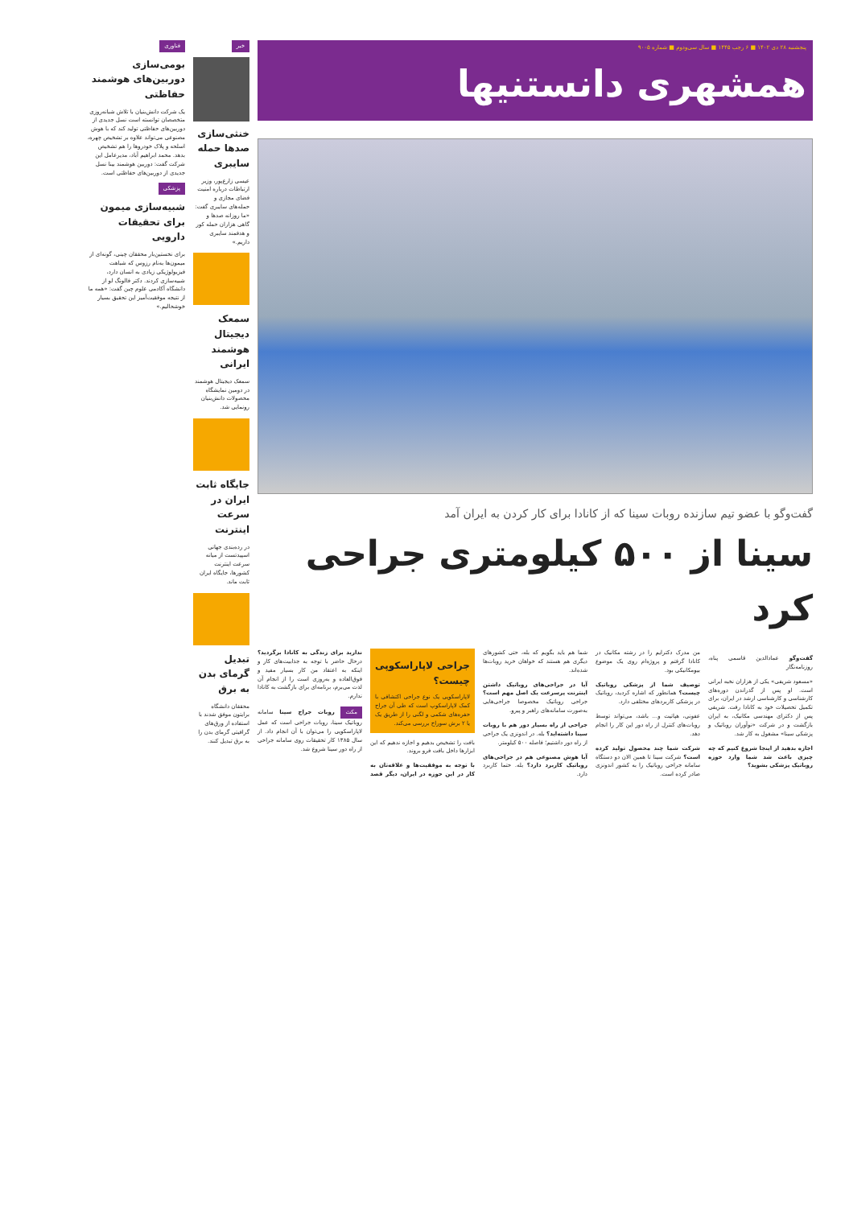پنجشنبه ۲۸ دی ۱۴۰۲ ■ ۶ رجب ۱۴۴۵ ■ سال سی‌ودوم ■ شماره ۹۰۰۵
همشهری دانستنیها
گفت‌وگو با عضو تیم سازنده روبات سینا که از کانادا برای کار کردن به ایران آمد
سینا از ۵۰۰ کیلومتری جراحی کرد
گفت‌وگو عمادالدین قاسمی پناه، روزنامه‌نگار
«مسعود شریفی» یکی از هزاران نخبه ایرانی است. او پس از گذراندن دوره‌های کارشناسی و کارشناسی ارشد در ایران، برای تکمیل تحصیلات خود به کانادا رفت. شریفی پس از دکترای مهندسی مکانیک، به ایران بازگشت و در شرکت «نوآوران روباتیک و پزشکی سینا» مشغول به کار شد.
اجازه بدهید از اینجا شروع کنیم که چه چیزی باعث شد شما وارد حوزه روباتیک پزشکی بشوید؟
من مدرک دکترایم را در رشته مکانیک در کانادا گرفتم و پروژه‌ام روی یک موضوع بیومکانیکی بود.
توصیف شما از پزشکی روباتیک چیست؟ همانطور که اشاره کردید، روباتیک در پزشکی کاربردهای مختلفی دارد.
عفونی، هپاتیت و... باشد، می‌تواند توسط روبات‌های کنترل از راه دور این کار را انجام دهد.
شرکت شما چند محصول تولید کرده است؟ شرکت سینا تا همین الان دو دستگاه سامانه جراحی روباتیک را به کشور اندونزی صادر کرده است.
شما هم باید بگویم که بله، حتی کشورهای دیگری هم هستند که خواهان خرید روبات‌ها شده‌اند.
آیا در جراحی‌های روباتیک داشتن اینترنت پرسرعت یک اصل مهم است؟ جراحی روباتیک مخصوصا جراحی‌هایی به‌صورت سامانه‌های راهبر و پیرو.
جراحی از راه بسیار دور هم با روبات سینا داشته‌اید؟ بله. در اندونزی یک جراحی از راه دور داشتیم؛ فاصله ۵۰۰ کیلومتر.
آیا هوش مصنوعی هم در جراحی‌های روباتیک کاربرد دارد؟ بله. حتما کاربرد دارد.
جراحی لاپاراسکوپی چیست؟
لاپاراسکوپی یک نوع جراحی اکتشافی با کمک لاپاراسکوپ است که طی آن جراح حفره‌های شکمی و لگنی را از طریق یک یا ۲ برش سوراخ بررسی می‌کند.
بافت را تشخیص بدهیم و اجازه ندهیم که این ابزارها داخل بافت فرو بروند.
با توجه به موفقیت‌ها و علاقه‌تان به کار در این حوزه در ایران، دیگر قصد ندارید برای زندگی به کانادا برگردید؟ درحال حاضر با توجه به جذابیت‌های کار و اینکه به اعتقاد من کار بسیار مفید و فوق‌العاده و به‌روزی است را از انجام آن لذت می‌برم، برنامه‌ای برای بازگشت به کانادا ندارم.
مکث روبات جراح سینا سامانه روباتیک سینا، روبات جراحی است که عمل لاپاراسکوپی را می‌توان با آن انجام داد. از سال ۱۳۸۵ کار تحقیقات روی سامانه جراحی از راه دور سینا شروع شد.
خبر
خنثی‌سازی صدها حمله سایبری
عیسی زارع‌پور، وزیر ارتباطات درباره امنیت فضای مجازی و حمله‌های سایبری گفت: «ما روزانه صدها و گاهی هزاران حمله کور و هدفمند سایبری داریم.»
سمعک دیجیتال هوشمند ایرانی
سمعک دیجیتال هوشمند در دومین نمایشگاه محصولات دانش‌بنیان رونمایی شد.
جایگاه ثابت ایران در سرعت اینترنت
در رده‌بندی جهانی اسپیدتست از میانه سرعت اینترنت کشورها، جایگاه ایران ثابت ماند.
تبدیل گرمای بدن به برق
محققان دانشگاه برایتون موفق شدند با استفاده از ورق‌های گرافیتی گرمای بدن را به برق تبدیل کنند.
فناوری
بومی‌سازی دوربین‌های هوشمند حفاظتی
یک شرکت دانش‌بنیان با تلاش شبانه‌روزی متخصصان توانسته است نسل جدیدی از دوربین‌های حفاظتی تولید کند که با هوش مصنوعی می‌تواند علاوه بر تشخیص چهره، اسلحه و پلاک خودروها را هم تشخیص بدهد. محمد ابراهیم آباد، مدیرعامل این شرکت گفت: دوربین هوشمند بینا نسل جدیدی از دوربین‌های حفاظتی است.
پزشکی
شبیه‌سازی میمون برای تحقیقات دارویی
برای نخستین‌بار محققان چینی، گونه‌ای از میمون‌ها به‌نام رزوس که شباهت فیزیولوژیکی زیادی به انسان دارد، شبیه‌سازی کردند. دکتر فالونگ لو از دانشگاه آکادمی علوم چین گفت: «همه ما از نتیجه موفقیت‌آمیز این تحقیق بسیار خوشحالیم.»